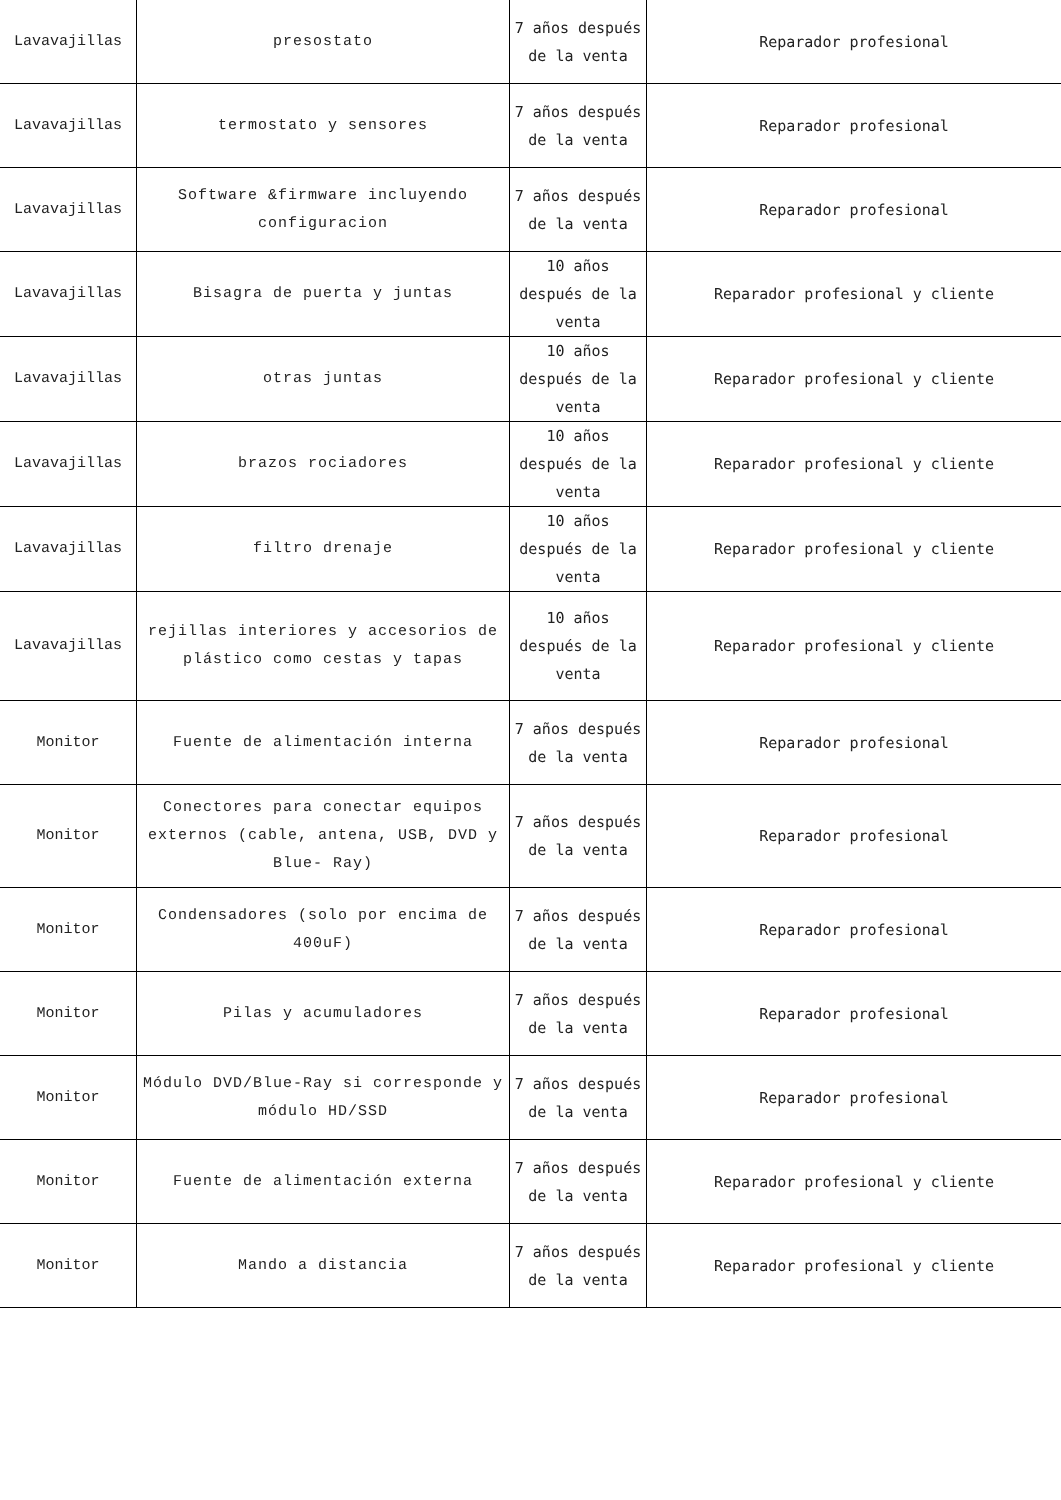| Lavavajillas | presostato | 7 años después de la venta | Reparador profesional |
| Lavavajillas | termostato y sensores | 7 años después de la venta | Reparador profesional |
| Lavavajillas | Software &firmware incluyendo configuracion | 7 años después de la venta | Reparador profesional |
| Lavavajillas | Bisagra de puerta y juntas | 10 años después de la venta | Reparador profesional y cliente |
| Lavavajillas | otras juntas | 10 años después de la venta | Reparador profesional y cliente |
| Lavavajillas | brazos rociadores | 10 años después de la venta | Reparador profesional y cliente |
| Lavavajillas | filtro drenaje | 10 años después de la venta | Reparador profesional y cliente |
| Lavavajillas | rejillas interiores y accesorios de plástico como cestas y tapas | 10 años después de la venta | Reparador profesional y cliente |
| Monitor | Fuente de alimentación interna | 7 años después de la venta | Reparador profesional |
| Monitor | Conectores para conectar equipos externos (cable, antena, USB, DVD y Blue- Ray) | 7 años después de la venta | Reparador profesional |
| Monitor | Condensadores (solo por encima de 400uF) | 7 años después de la venta | Reparador profesional |
| Monitor | Pilas y acumuladores | 7 años después de la venta | Reparador profesional |
| Monitor | Módulo DVD/Blue-Ray si corresponde y módulo HD/SSD | 7 años después de la venta | Reparador profesional |
| Monitor | Fuente de alimentación externa | 7 años después de la venta | Reparador profesional y cliente |
| Monitor | Mando a distancia | 7 años después de la venta | Reparador profesional y cliente |